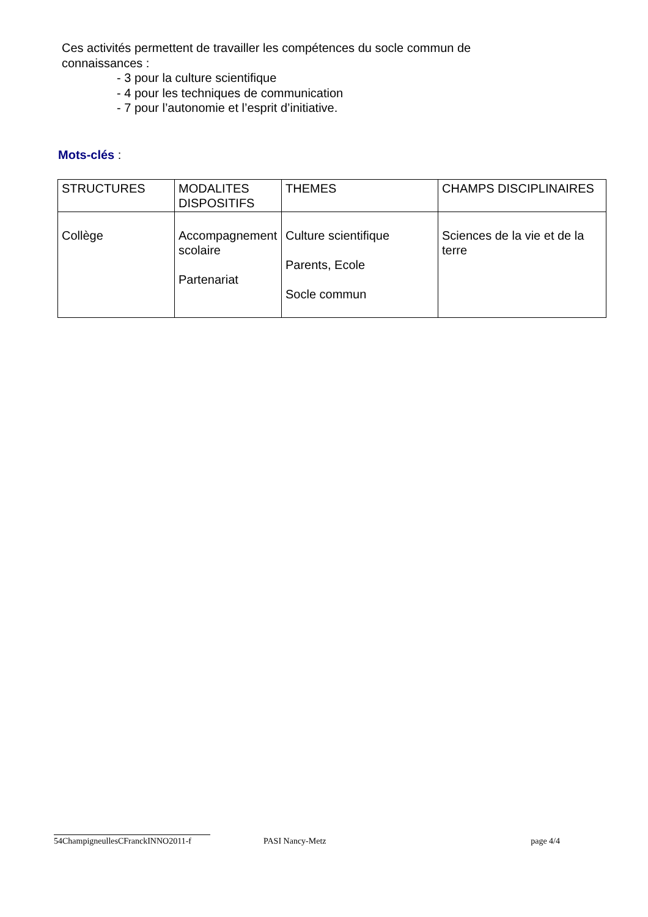Ces activités permettent de travailler les compétences du socle commun de
connaissances :
- 3 pour la culture scientifique
- 4 pour les techniques de communication
- 7 pour l’autonomie et l’esprit d’initiative.
Mots-clés :
| STRUCTURES | MODALITES DISPOSITIFS | THEMES | CHAMPS DISCIPLINAIRES |
| Collège | Accompagnement scolaire Partenariat | Culture scientifique Parents, Ecole Socle commun | Sciences de la vie et de la terre |
54ChampigneullesCFranckINNO2011-f PASI Nancy-Metz page 4/4